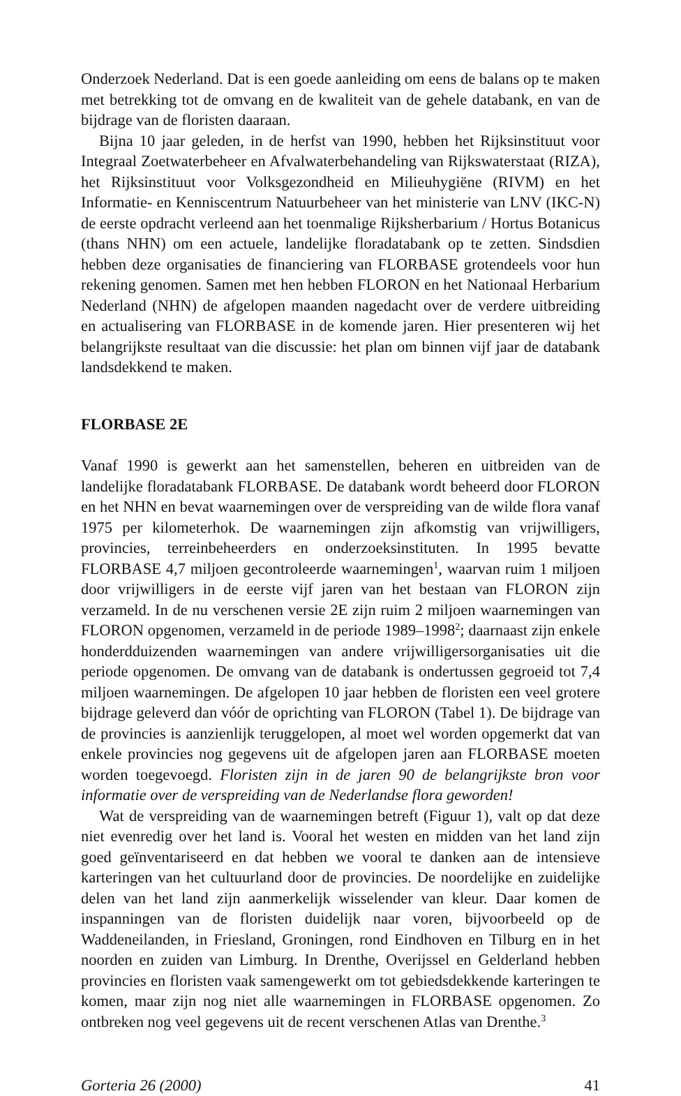Onderzoek Nederland. Dat is een goede aanleiding om eens de balans op te maken met betrekking tot de omvang en de kwaliteit van de gehele databank, en van de bijdrage van de floristen daaraan.
Bijna 10 jaar geleden, in de herfst van 1990, hebben het Rijksinstituut voor Integraal Zoetwaterbeheer en Afvalwaterbehandeling van Rijkswaterstaat (RIZA), het Rijksinstituut voor Volksgezondheid en Milieuhygiëne (RIVM) en het Informatie- en Kenniscentrum Natuurbeheer van het ministerie van LNV (IKC-N) de eerste opdracht verleend aan het toenmalige Rijksherbarium / Hortus Botanicus (thans NHN) om een actuele, landelijke floradatabank op te zetten. Sindsdien hebben deze organisaties de financiering van FLORBASE grotendeels voor hun rekening genomen. Samen met hen hebben FLORON en het Nationaal Herbarium Nederland (NHN) de afgelopen maanden nagedacht over de verdere uitbreiding en actualisering van FLORBASE in de komende jaren. Hier presenteren wij het belangrijkste resultaat van die discussie: het plan om binnen vijf jaar de databank landsdekkend te maken.
FLORBASE 2E
Vanaf 1990 is gewerkt aan het samenstellen, beheren en uitbreiden van de landelijke floradatabank FLORBASE. De databank wordt beheerd door FLORON en het NHN en bevat waarnemingen over de verspreiding van de wilde flora vanaf 1975 per kilometerhok. De waarnemingen zijn afkomstig van vrijwilligers, provincies, terreinbeheerders en onderzoeksinstituten. In 1995 bevatte FLORBASE 4,7 miljoen gecontroleerde waarnemingen<sup>1</sup>, waarvan ruim 1 miljoen door vrijwilligers in de eerste vijf jaren van het bestaan van FLORON zijn verzameld. In de nu verschenen versie 2E zijn ruim 2 miljoen waarnemingen van FLORON opgenomen, verzameld in de periode 1989–1998<sup>2</sup>; daarnaast zijn enkele honderdduizenden waarnemingen van andere vrijwilligersorganisaties uit die periode opgenomen. De omvang van de databank is ondertussen gegroeid tot 7,4 miljoen waarnemingen. De afgelopen 10 jaar hebben de floristen een veel grotere bijdrage geleverd dan vóór de oprichting van FLORON (Tabel 1). De bijdrage van de provincies is aanzienlijk teruggelopen, al moet wel worden opgemerkt dat van enkele provincies nog gegevens uit de afgelopen jaren aan FLORBASE moeten worden toegevoegd. Floristen zijn in de jaren 90 de belangrijkste bron voor informatie over de verspreiding van de Nederlandse flora geworden!
Wat de verspreiding van de waarnemingen betreft (Figuur 1), valt op dat deze niet evenredig over het land is. Vooral het westen en midden van het land zijn goed geïnventariseerd en dat hebben we vooral te danken aan de intensieve karteringen van het cultuurland door de provincies. De noordelijke en zuidelijke delen van het land zijn aanmerkelijk wisselender van kleur. Daar komen de inspanningen van de floristen duidelijk naar voren, bijvoorbeeld op de Waddeneilanden, in Friesland, Groningen, rond Eindhoven en Tilburg en in het noorden en zuiden van Limburg. In Drenthe, Overijssel en Gelderland hebben provincies en floristen vaak samengewerkt om tot gebiedsdekkende karteringen te komen, maar zijn nog niet alle waarnemingen in FLORBASE opgenomen. Zo ontbreken nog veel gegevens uit de recent verschenen Atlas van Drenthe.<sup>3</sup>
Gorteria 26 (2000) 41